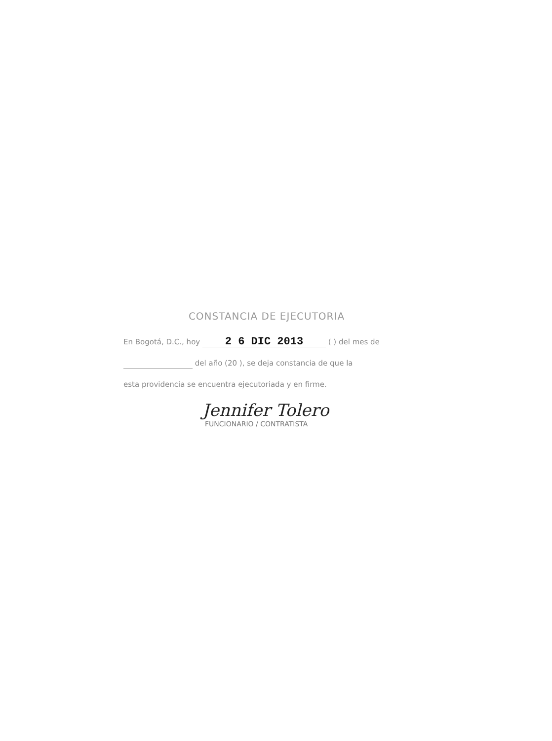CONSTANCIA DE EJECUTORIA
En Bogotá, D.C., hoy 2 6 DIC 2013 ( ) del mes de
del año (20 ), se deja constancia de que la
esta providencia se encuentra ejecutoriada y en firme.
Jennifer Tolero
FUNCIONARIO / CONTRATISTA